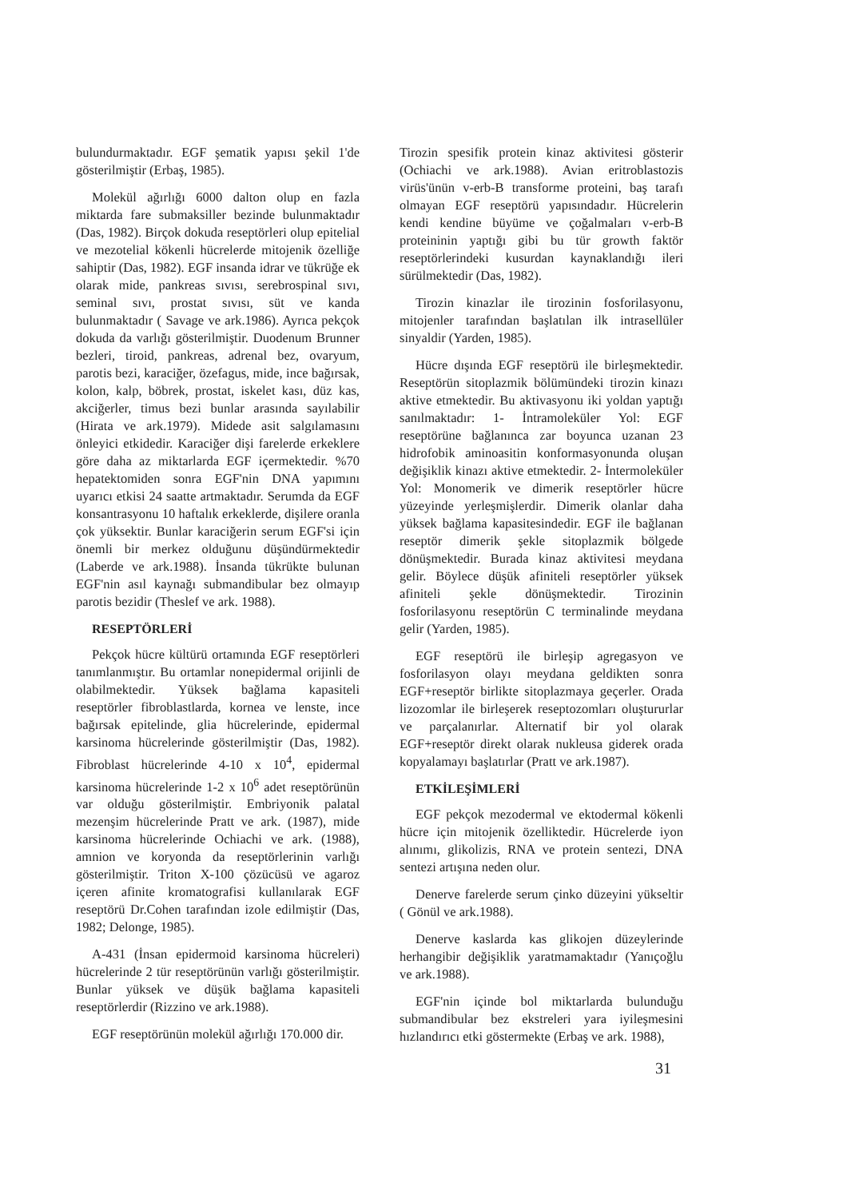bulundurmaktadır. EGF şematik yapısı şekil 1'de gösterilmiştir (Erbaş, 1985).
Molekül ağırlığı 6000 dalton olup en fazla miktarda fare submaksiller bezinde bulunmaktadır (Das, 1982). Birçok dokuda reseptörleri olup epitelial ve mezotelial kökenli hücrelerde mitojenik özelliğe sahiptir (Das, 1982). EGF insanda idrar ve tükrüğe ek olarak mide, pankreas sıvısı, serebrospinal sıvı, seminal sıvı, prostat sıvısı, süt ve kanda bulunmaktadır ( Savage ve ark.1986). Ayrıca pekçok dokuda da varlığı gösterilmiştir. Duodenum Brunner bezleri, tiroid, pankreas, adrenal bez, ovaryum, parotis bezi, karaciğer, özefagus, mide, ince bağırsak, kolon, kalp, böbrek, prostat, iskelet kası, düz kas, akciğerler, timus bezi bunlar arasında sayılabilir (Hirata ve ark.1979). Midede asit salgılamasını önleyici etkidedir. Karaciğer dişi farelerde erkeklere göre daha az miktarlarda EGF içermektedir. %70 hepatektomiden sonra EGF'nin DNA yapımını uyarıcı etkisi 24 saatte artmaktadır. Serumda da EGF konsantrasyonu 10 haftalık erkeklerde, dişilere oranla çok yüksektir. Bunlar karaciğerin serum EGF'si için önemli bir merkez olduğunu düşündürmektedir (Laberde ve ark.1988). İnsanda tükrükte bulunan EGF'nin asıl kaynağı submandibular bez olmayıp parotis bezidir (Theslef ve ark. 1988).
RESEPTÖRLERİ
Pekçok hücre kültürü ortamında EGF reseptörleri tanımlanmıştır. Bu ortamlar nonepidermal orijinli de olabilmektedir. Yüksek bağlama kapasiteli reseptörler fibroblastlarda, kornea ve lenste, ince bağırsak epitelinde, glia hücrelerinde, epidermal karsinoma hücrelerinde gösterilmiştir (Das, 1982). Fibroblast hücrelerinde 4-10 x 10<sup>4</sup>, epidermal karsinoma hücrelerinde 1-2 x 10<sup>6</sup> adet reseptörünün var olduğu gösterilmiştir. Embriyonik palatal mezenşim hücrelerinde Pratt ve ark. (1987), mide karsinoma hücrelerinde Ochiachi ve ark. (1988), amnion ve koryonda da reseptörlerinin varlığı gösterilmiştir. Triton X-100 çözücüsü ve agaroz içeren afinite kromatografisi kullanılarak EGF reseptörü Dr.Cohen tarafından izole edilmiştir (Das, 1982; Delonge, 1985).
A-431 (İnsan epidermoid karsinoma hücreleri) hücrelerinde 2 tür reseptörünün varlığı gösterilmiştir. Bunlar yüksek ve düşük bağlama kapasiteli reseptörlerdir (Rizzino ve ark.1988).
EGF reseptörünün molekül ağırlığı 170.000 dir.
Tirozin spesifik protein kinaz aktivitesi gösterir (Ochiachi ve ark.1988). Avian eritroblastozis virüs'ünün v-erb-B transforme proteini, baş tarafı olmayan EGF reseptörü yapısındadır. Hücrelerin kendi kendine büyüme ve çoğalmaları v-erb-B proteininin yaptığı gibi bu tür growth faktör reseptörlerindeki kusurdan kaynaklandığı ileri sürülmektedir (Das, 1982).
Tirozin kinazlar ile tirozinin fosforilasyonu, mitojenler tarafından başlatılan ilk intrasellüler sinyaldir (Yarden, 1985).
Hücre dışında EGF reseptörü ile birleşmektedir. Reseptörün sitoplazmik bölümündeki tirozin kinazı aktive etmektedir. Bu aktivasyonu iki yoldan yaptığı sanılmaktadır: 1- İntramoleküler Yol: EGF reseptörüne bağlanınca zar boyunca uzanan 23 hidrofobik aminoasitin konformasyonunda oluşan değişiklik kinazı aktive etmektedir. 2- İntermoleküler Yol: Monomerik ve dimerik reseptörler hücre yüzeyinde yerleşmişlerdir. Dimerik olanlar daha yüksek bağlama kapasitesindedir. EGF ile bağlanan reseptör dimerik şekle sitoplazmik bölgede dönüşmektedir. Burada kinaz aktivitesi meydana gelir. Böylece düşük afiniteli reseptörler yüksek afiniteli şekle dönüşmektedir. Tirozinin fosforilasyonu reseptörün C terminalinde meydana gelir (Yarden, 1985).
EGF reseptörü ile birleşip agregasyon ve fosforilasyon olayı meydana geldikten sonra EGF+reseptör birlikte sitoplazmaya geçerler. Orada lizozomlar ile birleşerek reseptozomları oluştururlar ve parçalanırlar. Alternatif bir yol olarak EGF+reseptör direkt olarak nukleusa giderek orada kopyalamayı başlatırlar (Pratt ve ark.1987).
ETKİLEŞİMLERİ
EGF pekçok mezodermal ve ektodermal kökenli hücre için mitojenik özelliktedir. Hücrelerde iyon alınımı, glikolizis, RNA ve protein sentezi, DNA sentezi artışına neden olur.
Denerve farelerde serum çinko düzeyini yükseltir ( Gönül ve ark.1988).
Denerve kaslarda kas glikojen düzeylerinde herhangibir değişiklik yaratmamaktadır (Yanıçoğlu ve ark.1988).
EGF'nin içinde bol miktarlarda bulunduğu submandibular bez ekstreleri yara iyileşmesini hızlandırıcı etki göstermekte (Erbaş ve ark. 1988),
31